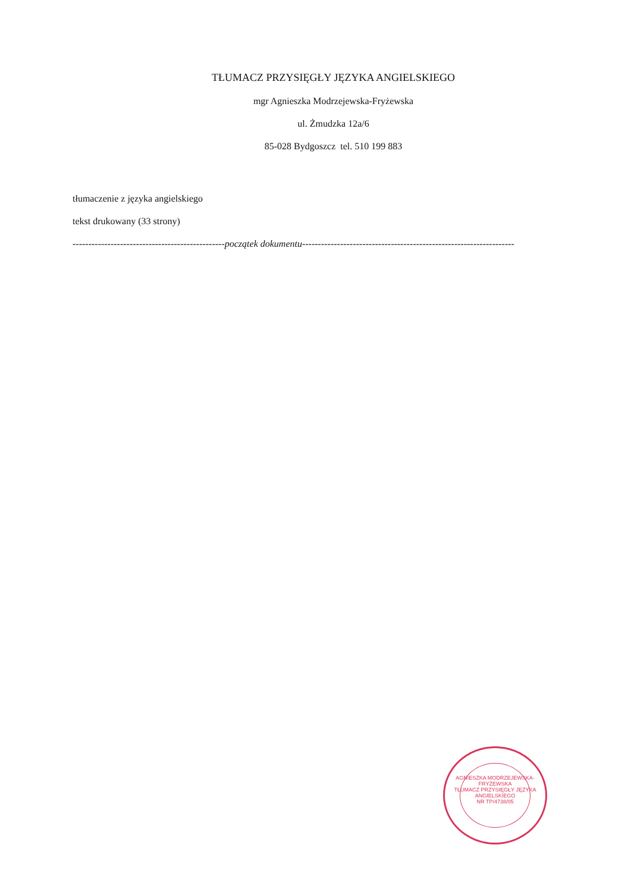TŁUMACZ PRZYSIĘGŁY JĘZYKA ANGIELSKIEGO
mgr Agnieszka Modrzejewska-Fryżewska
ul. Żmudzka 12a/6
85-028 Bydgoszcz tel. 510 199 883
tłumaczenie z języka angielskiego
tekst drukowany (33 strony)
------------------------------------------------początek dokumentu-------------------------------------------------------------------
AGNIESZKA MODRZEJEWSKA-FRYŻEWSKA
TŁUMACZ PRZYSIĘGŁY JĘZYKA ANGIELSKIEGO
NR TP/4738/05